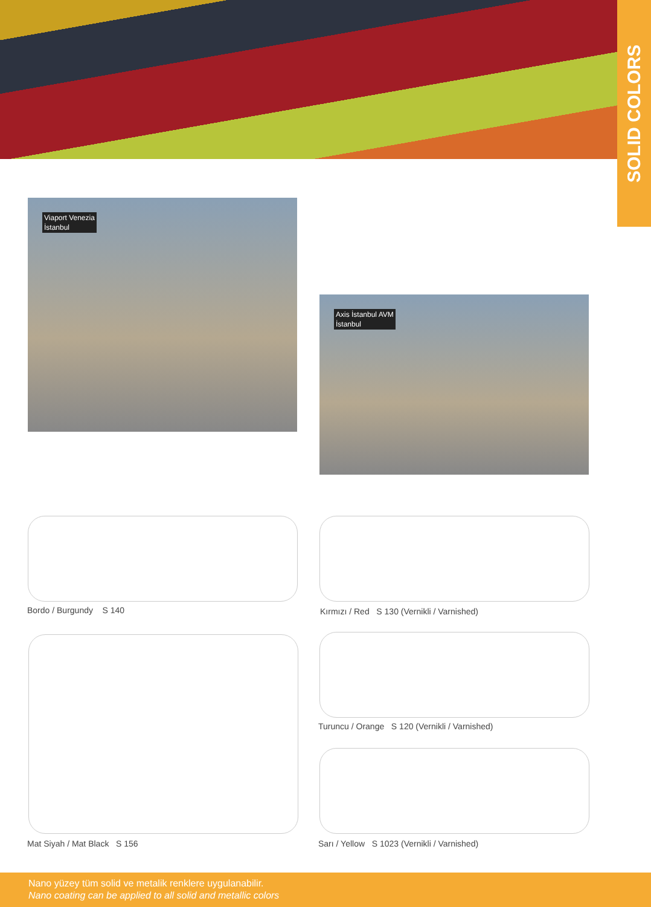SOLID COLORS
Viaport Venezia
İstanbul
Axis İstanbul AVM
İstanbul
Bordo / Burgundy S 140
Kırmızı / Red S 130 (Vernikli / Varnished)
Mat Siyah / Mat Black S 156
Turuncu / Orange S 120 (Vernikli / Varnished)
Sarı / Yellow S 1023 (Vernikli / Varnished)
Nano yüzey tüm solid ve metalik renklere uygulanabilir.
Nano coating can be applied to all solid and metallic colors